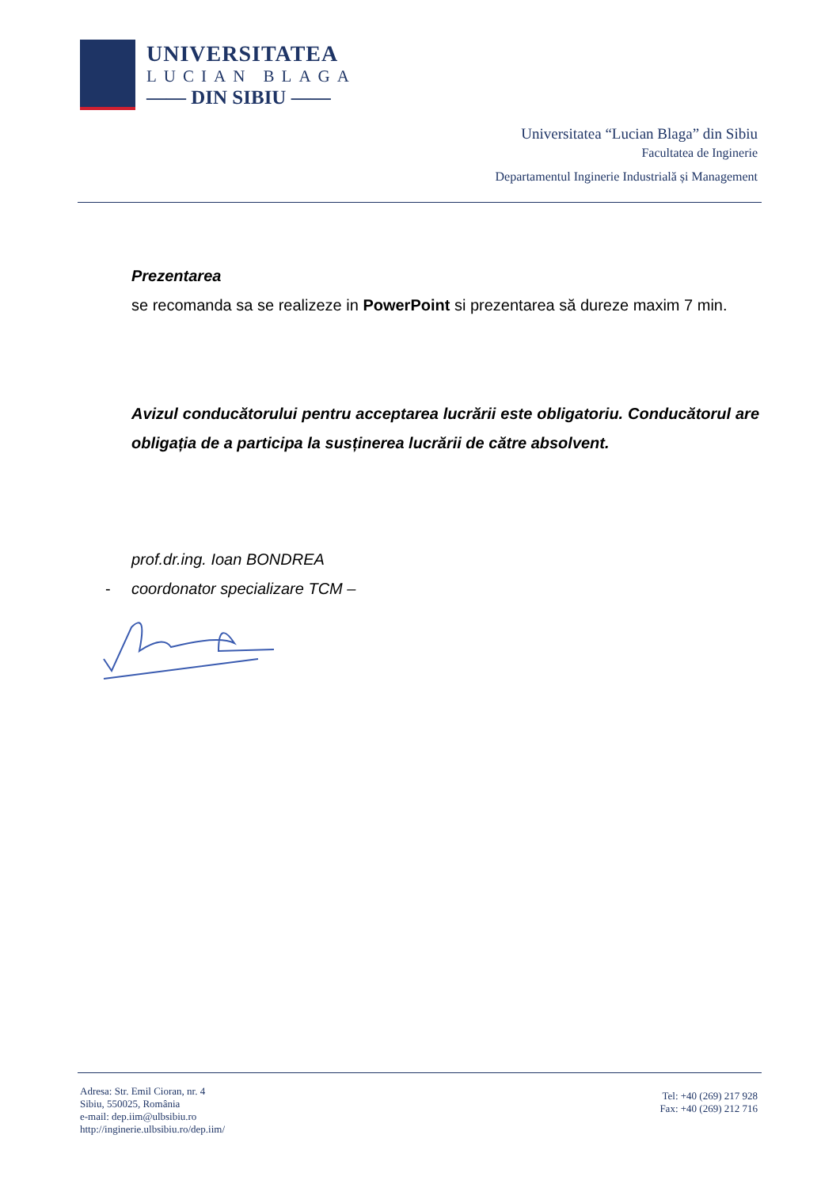UNIVERSITATEA
LUCIAN BLAGA
—— DIN SIBIU ——
Universitatea “Lucian Blaga” din Sibiu
Facultatea de Inginerie
Departamentul Inginerie Industrială și Management
Prezentarea
se recomanda sa se realizeze in PowerPoint si prezentarea să dureze maxim 7 min.
Avizul conducătorului pentru acceptarea lucrării este obligatoriu. Conducătorul are obligația de a participa la susținerea lucrării de către absolvent.
prof.dr.ing. Ioan BONDREA
- coordonator specializare TCM –
Adresa: Str. Emil Cioran, nr. 4
Sibiu, 550025, România
e-mail: dep.iim@ulbsibiu.ro
http://inginerie.ulbsibiu.ro/dep.iim/
Tel: +40 (269) 217 928
Fax: +40 (269) 212 716